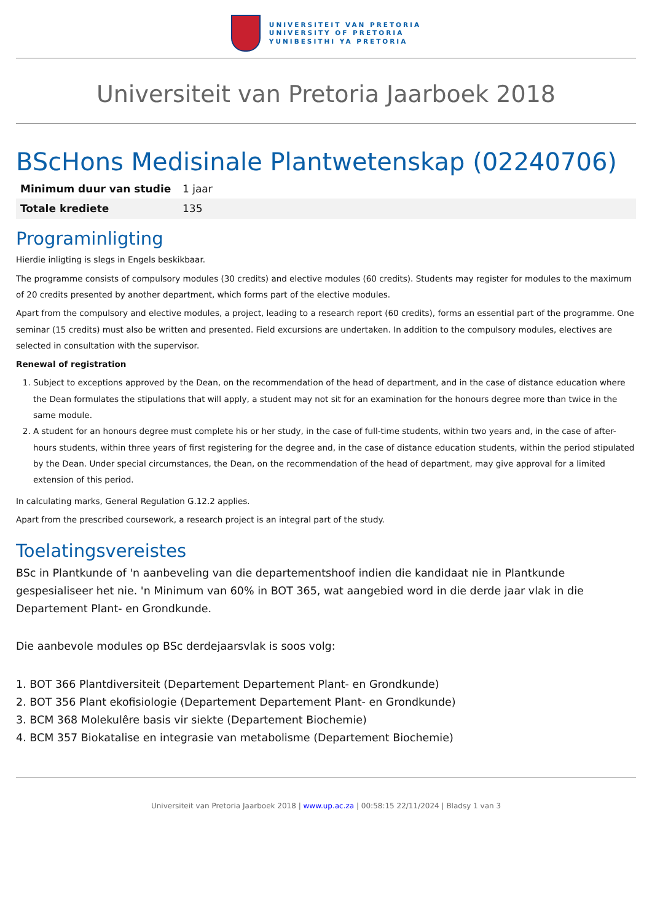UNIVERSITEIT VAN PRETORIA
UNIVERSITY OF PRETORIA
YUNIBESITHI YA PRETORIA
Universiteit van Pretoria Jaarboek 2018
BScHons Medisinale Plantwetenskap (02240706)
| Minimum duur van studie | 1 jaar |
| Totale krediete | 135 |
Programinligting
Hierdie inligting is slegs in Engels beskikbaar.
The programme consists of compulsory modules (30 credits) and elective modules (60 credits). Students may register for modules to the maximum of 20 credits presented by another department, which forms part of the elective modules.
Apart from the compulsory and elective modules, a project, leading to a research report (60 credits), forms an essential part of the programme. One seminar (15 credits) must also be written and presented. Field excursions are undertaken. In addition to the compulsory modules, electives are selected in consultation with the supervisor.
Renewal of registration
1. Subject to exceptions approved by the Dean, on the recommendation of the head of department, and in the case of distance education where the Dean formulates the stipulations that will apply, a student may not sit for an examination for the honours degree more than twice in the same module.
2. A student for an honours degree must complete his or her study, in the case of full-time students, within two years and, in the case of after-hours students, within three years of first registering for the degree and, in the case of distance education students, within the period stipulated by the Dean. Under special circumstances, the Dean, on the recommendation of the head of department, may give approval for a limited extension of this period.
In calculating marks, General Regulation G.12.2 applies.
Apart from the prescribed coursework, a research project is an integral part of the study.
Toelatingsvereistes
BSc in Plantkunde of 'n aanbeveling van die departementshoof indien die kandidaat nie in Plantkunde gespesialiseer het nie. 'n Minimum van 60% in BOT 365, wat aangebied word in die derde jaar vlak in die Departement Plant- en Grondkunde.
Die aanbevole modules op BSc derdejaarsvlak is soos volg:
1. BOT 366 Plantdiversiteit (Departement Departement Plant- en Grondkunde)
2. BOT 356 Plant ekofisiologie (Departement Departement Plant- en Grondkunde)
3. BCM 368 Molekulêre basis vir siekte (Departement Biochemie)
4. BCM 357 Biokatalise en integrasie van metabolisme (Departement Biochemie)
Universiteit van Pretoria Jaarboek 2018 | www.up.ac.za | 00:58:15 22/11/2024 | Bladsy 1 van 3